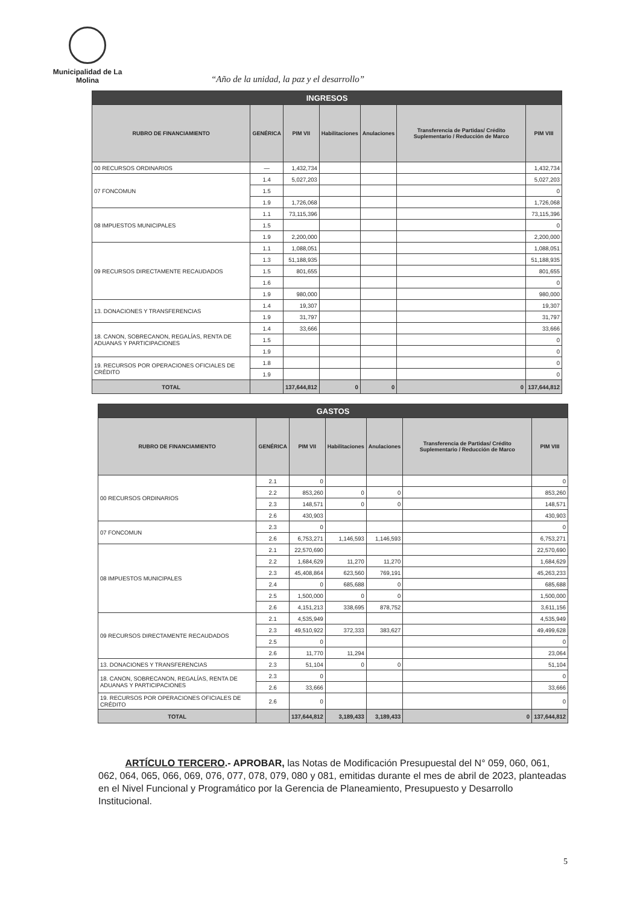Municipalidad de La Molina
“Año de la unidad, la paz y el desarrollo”
| INGRESOS | | | | | | |
| --- | --- | --- | --- | --- | --- | --- |
| RUBRO DE FINANCIAMIENTO | GENÉRICA | PIM VII | Habilitaciones | Anulaciones | Transferencia de Partidas/ Crédito Suplementario / Reducción de Marco | PIM VIII |
| 00 RECURSOS ORDINARIOS | — | 1,432,734 | | | | 1,432,734 |
| 07 FONCOMUN | 1.4 | 5,027,203 | | | | 5,027,203 |
| | 1.5 | | | | | 0 |
| | 1.9 | 1,726,068 | | | | 1,726,068 |
| 08 IMPUESTOS MUNICIPALES | 1.1 | 73,115,396 | | | | 73,115,396 |
| | 1.5 | | | | | 0 |
| | 1.9 | 2,200,000 | | | | 2,200,000 |
| 09 RECURSOS DIRECTAMENTE RECAUDADOS | 1.1 | 1,088,051 | | | | 1,088,051 |
| | 1.3 | 51,188,935 | | | | 51,188,935 |
| | 1.5 | 801,655 | | | | 801,655 |
| | 1.6 | | | | | 0 |
| | 1.9 | 980,000 | | | | 980,000 |
| 13. DONACIONES Y TRANSFERENCIAS | 1.4 | 19,307 | | | | 19,307 |
| | 1.9 | 31,797 | | | | 31,797 |
| 18. CANON, SOBRECANON, REGALÍAS, RENTA DE ADUANAS Y PARTICIPACIONES | 1.4 | 33,666 | | | | 33,666 |
| | 1.5 | | | | | 0 |
| | 1.9 | | | | | 0 |
| 19. RECURSOS POR OPERACIONES OFICIALES DE CRÉDITO | 1.8 | | | | | 0 |
| | 1.9 | | | | | 0 |
| TOTAL | | 137,644,812 | 0 | 0 | 0 | 137,644,812 |
| GASTOS | | | | | | |
| --- | --- | --- | --- | --- | --- | --- |
| RUBRO DE FINANCIAMIENTO | GENÉRICA | PIM VII | Habilitaciones | Anulaciones | Transferencia de Partidas/ Crédito Suplementario / Reducción de Marco | PIM VIII |
| 00 RECURSOS ORDINARIOS | 2.1 | 0 | | | | 0 |
| | 2.2 | 853,260 | 0 | 0 | | 853,260 |
| | 2.3 | 148,571 | 0 | 0 | | 148,571 |
| | 2.6 | 430,903 | | | | 430,903 |
| 07 FONCOMUN | 2.3 | 0 | | | | 0 |
| | 2.6 | 6,753,271 | 1,146,593 | 1,146,593 | | 6,753,271 |
| 08 IMPUESTOS MUNICIPALES | 2.1 | 22,570,690 | | | | 22,570,690 |
| | 2.2 | 1,684,629 | 11,270 | 11,270 | | 1,684,629 |
| | 2.3 | 45,408,864 | 623,560 | 769,191 | | 45,263,233 |
| | 2.4 | 0 | 685,688 | 0 | | 685,688 |
| | 2.5 | 1,500,000 | 0 | 0 | | 1,500,000 |
| | 2.6 | 4,151,213 | 338,695 | 878,752 | | 3,611,156 |
| 09 RECURSOS DIRECTAMENTE RECAUDADOS | 2.1 | 4,535,949 | | | | 4,535,949 |
| | 2.3 | 49,510,922 | 372,333 | 383,627 | | 49,499,628 |
| | 2.5 | 0 | | | | 0 |
| | 2.6 | 11,770 | 11,294 | | | 23,064 |
| 13. DONACIONES Y TRANSFERENCIAS | 2.3 | 51,104 | 0 | 0 | | 51,104 |
| 18. CANON, SOBRECANON, REGALÍAS, RENTA DE ADUANAS Y PARTICIPACIONES | 2.3 | 0 | | | | 0 |
| | 2.6 | 33,666 | | | | 33,666 |
| 19. RECURSOS POR OPERACIONES OFICIALES DE CRÉDITO | 2.6 | 0 | | | | 0 |
| TOTAL | | 137,644,812 | 3,189,433 | 3,189,433 | 0 | 137,644,812 |
ARTÍCULO TERCERO.- APROBAR, las Notas de Modificación Presupuestal del N° 059, 060, 061, 062, 064, 065, 066, 069, 076, 077, 078, 079, 080 y 081, emitidas durante el mes de abril de 2023, planteadas en el Nivel Funcional y Programático por la Gerencia de Planeamiento, Presupuesto y Desarrollo Institucional.
5